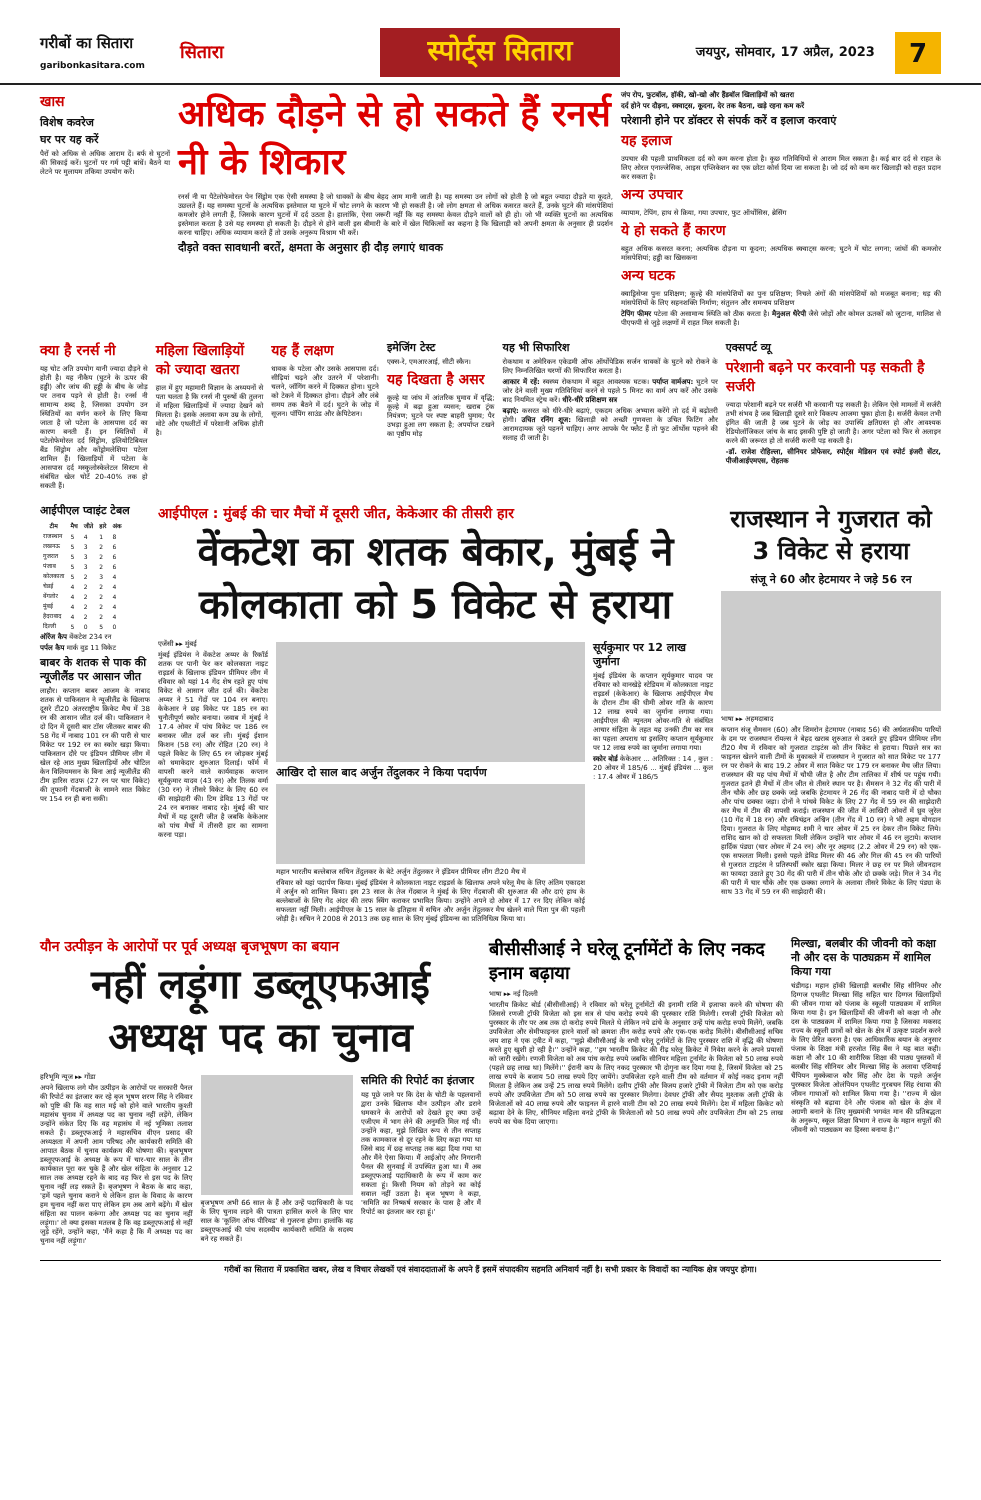गरीबों का सितारा
garibonkasitara.com
सितारा
स्पोर्ट्स सितारा
जयपुर, सोमवार, 17 अप्रैल, 2023
7
खास
विशेष कवरेज
घर पर यह करें
पैरों को अधिक से अधिक आराम दें। बर्फ से घुटनों की सिकाई करें। घुटनों पर गर्म पट्टी बांधें। बैठने या लेटने पर मुलायम तकिया उपयोग करें।
अधिक दौड़ने से हो सकते हैं रनर्स नी के शिकार
रनर्स नी या पैटेलोफेमोरल पेन सिंड्रोम एक ऐसी समस्या है जो धावकों के बीच बेहद आम मानी जाती है। यह समस्या उन लोगों को होती है जो बहुत ज्यादा दौड़ते या कूदते, उछलते हैं। यह समस्या घुटनों के अत्यधिक इस्तेमाल या घुटने में चोट लगने के कारण भी हो सकती है। जो लोग क्षमता से अधिक कसरत करते हैं, उनके घुटने की मांसपेशियां कमजोर होने लगती हैं, जिसके कारण घुटनों में दर्द उठता है। हालांकि, ऐसा जरूरी नहीं कि यह समस्या केवल दौड़ने वालों को ही हो। जो भी व्यक्ति घुटनों का अत्यधिक इस्तेमाल करता है उसे यह समस्या हो सकती है। दौड़ने से होने वाली इस बीमारी के बारे में खेल चिकित्सों का कहना है कि खिलाड़ी को अपनी क्षमता के अनुसार ही प्रदर्शन करना चाहिए। अधिक व्यायाम करते हैं तो उसके अनुरूप विश्राम भी करें।
दौड़ते वक्त सावधानी बरतें, क्षमता के अनुसार ही दौड़ लगाएं धावक
जंप रोप, फुटबॉल, हॉकी, खो-खो और हैंडबॉल खिलाड़ियों को खतरा
दर्द होने पर दौड़ना, स्क्वाट्स, कूदना, देर तक बैठना, खड़े रहना कम करें
परेशानी होने पर डॉक्टर से संपर्क करें व इलाज करवाएं
यह इलाज
उपचार की पहली प्राथमिकता दर्द को कम करना होता है। कुछ गतिविधियों से आराम मिल सकता है। कई बार दर्द से राहत के लिए ओरल एनाल्जेसिक, आइस एप्लिकेशन का एक छोटा कोर्स दिया जा सकता है। जो दर्द को कम कर खिलाड़ी को राहत प्रदान कर सकता है।
अन्य उपचार
व्यायाम, टेपिंग, हाथ से क्रिया, गया उपचार, फुट ऑर्थोसिस, ब्रेसिंग
ये हो सकते हैं कारण
बहुत अधिक कसरत करना; अत्यधिक दौड़ना या कूदना; अत्यधिक स्क्वाट्स करना; घुटने में चोट लगना; जांघों की कमजोर मांसपेशियां; हड्डी का खिसकना
अन्य घटक
क्वाड्रिसेप्स पुनः प्रशिक्षण; कूल्हे की मांसपेशियों का पुनः प्रशिक्षण; निचले अंगों की मांसपेशियों को मजबूत बनाना; धड़ की मांसपेशियों के लिए सहनशक्ति निर्माण; संतुलन और समन्वय प्रशिक्षण
टेपिंग फीमर पटेला की असामान्य स्थिति को ठीक करता है। मैनुअल थैरेपी जैसे जोड़ों और कोमल ऊतकों को जुटाना, मालिश से पीएफपी से जुड़े लक्षणों में राहत मिल सकती है।
क्या है रनर्स नी
यह चोट अति उपयोग यानी ज्यादा दौड़ने से होती है। यह नीकैप (घुटने के ऊपर की हड्डी) और जांघ की हड्डी के बीच के जोड़ पर तनाव पड़ने से होती है। रनर्स नी सामान्य शब्द है, जिसका उपयोग उन स्थितियों का वर्णन करने के लिए किया जाता है जो पटेला के आसपास दर्द का कारण बनती हैं। इन स्थितियों में पटेलोफेमोरल दर्द सिंड्रोम, इलियोटिबियल बैंड सिंड्रोम और कोंड्रोमलेशिया पटेला शामिल हैं। खिलाड़ियों में पटेला के आसपास दर्द मस्कुलोस्केलेटल सिस्टम से संबंधित खेल चोटें 20-40% तक हो सकती हैं।
महिला खिलाड़ियों को ज्यादा खतरा
हाल में हुए महामारी विज्ञान के अध्ययनों से पता चलता है कि रनर्स नी पुरुषों की तुलना में महिला खिलाड़ियों में ज्यादा देखने को मिलता है। इसके अलावा कम उम्र के लोगों, मोटे और एथलीटों में परेशानी अधिक होती है।
यह हैं लक्षण
धावक के पटेला और उसके आसपास दर्द। सीढ़ियां चढ़ने और उतरने में परेशानी। चलने, जॉगिंग करने में दिक्कत होना। घुटने को टेकने में दिक्कत होना। दौड़ने और लंबे समय तक बैठने में दर्द। घुटने के जोड़ में सूजन। पॉपिंग साउंड और क्रेपिटेशन।
इमेजिंग टेस्ट
एक्स-रे, एमआरआई, सीटी स्कैन।
यह दिखता है असर
कूल्हे या जांघ में आंतरिक घुमाव में वृद्धि; कूल्हे में बढ़ा हुआ व्यसन; खराब ट्रंक नियंत्रण; घुटने पर स्पष्ट बाहरी घुमाव; पैर उभड़ा हुआ लग सकता है; अपर्याप्त टखने का पृष्ठीय मोड़
यह भी सिफारिश
रोकथाम व अमेरिकन एकेडमी ऑफ ऑर्थोपेडिक सर्जन धावकों के घुटने को रोकने के लिए निम्नलिखित चरणों की सिफारिश करता है।
आकार में रहें: स्वस्थ्य रोकथाम में बहुत आवश्यक घटक। पर्याप्त वार्मअप: घुटने पर जोर देने वाली मुख्य गतिविधियां करने से पहले 5 मिनट का वार्म अप करें और उसके बाद नियमित स्ट्रेच करें। धीरे-धीरे प्रशिक्षण सत्र
बढ़ाएं: कसरत को धीरे-धीरे बढ़ाएं, एकदम अधिक अभ्यास करेंगे तो दर्द में बढ़ोतरी होगी। उचित रनिंग शूज: खिलाड़ी को अच्छी गुणवत्ता के उचित फिटिंग और आरामदायक जूते पहनने चाहिए। अगर आपके पैर फ्लैट हैं तो फुट ऑर्थोस पहनने की सलाह दी जाती है।
एक्सपर्ट व्यू
परेशानी बढ़ने पर करवानी पड़ सकती है सर्जरी
ज्यादा परेशानी बढ़ने पर सर्जरी भी करवानी पड़ सकती है। लेकिन ऐसे मामलों में सर्जरी तभी संभव है जब खिलाड़ी दूसरे सारे विकल्प आजमा चुका होता है। सर्जरी केवल तभी इंगित की जाती है जब घुटने के जोड़ का उपास्थि क्षतिग्रस्त हो और आवश्यक रेडियोलॉजिकल जांच के बाद इसकी पुष्टि हो जाती है। अगर पटेला को फिर से अलाइन करने की जरूरत हो तो सर्जरी करनी पड़ सकती है।
-डॉ. राजेश रोहिल्ला, सीनियर प्रोफेसर, स्पोर्ट्स मेडिसन एवं स्पोर्ट इंजरी सेंटर, पीजीआईएमएस, रोहतक
आईपीएल प्वाइंट टेबल
| टीम | मैच | जीते | हारे | अंक |
| --- | --- | --- | --- | --- |
| राजस्थान | 5 | 4 | 1 | 8 |
| लखनऊ | 5 | 3 | 2 | 6 |
| गुजरात | 5 | 3 | 2 | 6 |
| पंजाब | 5 | 3 | 2 | 6 |
| कोलकाता | 5 | 2 | 3 | 4 |
| चेन्नई | 4 | 2 | 2 | 4 |
| बेंगलोर | 4 | 2 | 2 | 4 |
| मुंबई | 4 | 2 | 2 | 4 |
| हैदराबाद | 4 | 2 | 2 | 4 |
| दिल्ली | 5 | 0 | 5 | 0 |
ऑरेंज कैप वेंकटेश 234 रन
पर्पल कैप मार्क वुड 11 विकेट
बाबर के शतक से पाक की न्यूजीलैंड पर आसान जीत
लाहौर। कप्तान बाबर आजम के नाबाद शतक से पाकिस्तान ने न्यूजीलैंड के खिलाफ दूसरे टी20 अंतरराष्ट्रीय क्रिकेट मैच में 38 रन की आसान जीत दर्ज की। पाकिस्तान ने दो दिन में दूसरी बार टॉस जीतकर बाबर की 58 गेंद में नाबाद 101 रन की पारी से चार विकेट पर 192 रन का स्कोर खड़ा किया। पाकिस्तान दौरे पर इंडियन प्रीमियर लीग में खेल रहे आठ मुख्य खिलाड़ियों और चोटिल केन विलियमसन के बिना आई न्यूजीलैंड की टीम हारिस राउफ (27 रन पर चार विकेट) की तूफानी गेंदबाजी के सामने सात विकेट पर 154 रन ही बना सकी।
आईपीएल : मुंबई की चार मैचों में दूसरी जीत, केकेआर की तीसरी हार
वेंकटेश का शतक बेकार, मुंबई ने कोलकाता को 5 विकेट से हराया
एजेंसी ▸▸ मुंबई
मुंबई इंडियंस ने वेंकटेश अय्यर के रिकॉर्ड शतक पर पानी फेर कर कोलकाता नाइट राइडर्स के खिलाफ इंडियन प्रीमियर लीग में रविवार को यहां 14 गेंद शेष रहते हुए पांच विकेट से आसान जीत दर्ज की। वेंकटेश अय्यर ने 51 गेंदों पर 104 रन बनाए। केकेआर ने छह विकेट पर 185 रन का चुनौतीपूर्ण स्कोर बनाया। जवाब में मुंबई ने 17.4 ओवर में पांच विकेट पर 186 रन बनाकर जीत दर्ज कर ली। मुंबई ईशान किशन (58 रन) और रोहित (20 रन) ने पहले विकेट के लिए 65 रन जोड़कर मुंबई को धमाकेदार शुरुआत दिलाई। फॉर्म में वापसी करने वाले कार्यवाहक कप्तान सूर्यकुमार यादव (43 रन) और तिलक वर्मा (30 रन) ने तीसरे विकेट के लिए 60 रन की साझेदारी की। टिम डेविड 13 गेंदों पर 24 रन बनाकर नाबाद रहे। मुंबई की चार मैचों में यह दूसरी जीत है जबकि केकेआर को पांच मैचों में तीसरी हार का सामना करना पड़ा।
आखिर दो साल बाद अर्जुन तेंदुलकर ने किया पदार्पण
महान भारतीय बल्लेबाज सचिन तेंदुलकर के बेटे अर्जुन तेंदुलकर ने इंडियन प्रीमियर लीग टी20 मैच में
रविवार को यहां पदार्पण किया। मुंबई इंडियंस ने कोलकाता नाइट राइडर्स के खिलाफ अपने घरेलू मैच के लिए अंतिम एकादश में अर्जुन को शामिल किया। इस 23 साल के तेज गेंदबाज ने मुंबई के लिए गेंदबाजी की शुरुआत की और दाएं हाथ के बल्लेबाजों के लिए गेंद अंदर की तरफ स्विंग कराकर प्रभावित किया। उन्होंने अपने दो ओवर में 17 रन दिए लेकिन कोई सफलता नहीं मिली। आईपीएल के 15 साल के इतिहास में सचिन और अर्जुन तेंदुलकर मैच खेलने वाले पिता पुत्र की पहली जोड़ी है। सचिन ने 2008 से 2013 तक छह साल के लिए मुंबई इंडियन्स का प्रतिनिधित्व किया था।
सूर्यकुमार पर 12 लाख जुर्माना
मुंबई इंडियंस के कप्तान सूर्यकुमार यादव पर रविवार को वानखेड़े स्टेडियम में कोलकाता नाइट राइडर्स (केकेआर) के खिलाफ आईपीएल मैच के दौरान टीम की धीमी ओवर गति के कारण 12 लाख रुपये का जुर्माना लगाया गया। आईपीएल की न्यूनतम ओवर-गति से संबंधित आचार संहिता के तहत यह उनकी टीम का सत्र का पहला अपराध था इसलिए कप्तान सूर्यकुमार पर 12 लाख रुपये का जुर्माना लगाया गया।
स्कोर बोर्ड केकेआर ... अतिरिक्त : 14 , कुल : 20 ओवर में 185/6 ... मुंबई इंडियंस ... कुल : 17.4 ओवर में 186/5
राजस्थान ने गुजरात को 3 विकेट से हराया
संजू ने 60 और हेटमायर ने जड़े 56 रन
भाषा ▸▸ अहमदाबाद
कप्तान संजू सैमसन (60) और शिमरोन हेटमायर (नाबाद 56) की अर्धशतकीय पारियों के दम पर राजस्थान रॉयल्स ने बेहद खराब शुरुआत से उबरते हुए इंडियन प्रीमियर लीग टी20 मैच में रविवार को गुजरात टाइटंस को तीन विकेट से हराया। पिछले सत्र का फाइनल खेलने वाली टीमों के मुकाबले में राजस्थान ने गुजरात को सात विकेट पर 177 रन पर रोकने के बाद 19.2 ओवर में सात विकेट पर 179 रन बनाकर मैच जीत लिया। राजस्थान की यह पांच मैचों में चौथी जीत है और टीम तालिका में शीर्ष पर पहुंच गयी। गुजरात इतने ही मैचों में तीन जीत से तीसरे स्थान पर है। सैमसन ने 32 गेंद की पारी में तीन चौके और छह छक्के जड़े जबकि हेटमायर ने 26 गेंद की नाबाद पारी में दो चौका और पांच छक्का जड़ा। दोनों ने पांचवे विकेट के लिए 27 गेंद में 59 रन की साझेदारी कर मैच में टीम की वापसी कराई। राजस्थान की जीत में आखिरी ओवरों में ध्रुव जुरेल (10 गेंद में 18 रन) और रविचंद्रन अश्विन (तीन गेंद में 10 रन) ने भी अहम योगदान दिया। गुजरात के लिए मोहम्मद शमी ने चार ओवर में 25 रन देकर तीन विकेट लिये। राशिद खान को दो सफलता मिली लेकिन उन्होंने चार ओवर में 46 रन लुटाये। कप्तान हार्दिक पंड्या (चार ओवर में 24 रन) और नूर अहमद (2.2 ओवर में 29 रन) को एक-एक सफलता मिली। इससे पहले डेविड मिलर की 46 और गिल की 45 रन की पारियों से गुजरात टाइटंस ने प्रतिस्पर्धी स्कोर खड़ा किया। मिलर ने छह रन पर मिले जीवनदान का फायदा उठाते हुए 30 गेंद की पारी में तीन चौके और दो छक्के जड़े। गिल ने 34 गेंद की पारी में चार चौके और एक छक्का लगाने के अलावा तीसरे विकेट के लिए पंड्या के साथ 33 गेंद में 59 रन की साझेदारी की।
यौन उत्पीड़न के आरोपों पर पूर्व अध्यक्ष बृजभूषण का बयान
नहीं लड़ूंगा डब्लूएफआई अध्यक्ष पद का चुनाव
हरिभूमि न्यूज ▸▸ गोंडा
अपने खिलाफ लगे यौन उत्पीड़न के आरोपों पर सरकारी पैनल की रिपोर्ट का इंतजार कर रहे बृज भूषण शरण सिंह ने रविवार को पुष्टि की कि वह सात मई को होने वाले भारतीय कुश्ती महासंघ चुनाव में अध्यक्ष पद का चुनाव नहीं लड़ेंगे, लेकिन उन्होंने संकेत दिए कि वह महासंघ में नई भूमिका तलाश सकते हैं। डब्लूएफआई ने महासचिव वीएन प्रसाद की अध्यक्षता में अपनी आम परिषद और कार्यकारी समिति की आपात बैठक में चुनाव कार्यक्रम की घोषणा की। बृजभूषण डब्लूएफआई के अध्यक्ष के रूप में चार-चार साल के तीन कार्यकाल पूरा कर चुके हैं और खेल संहिता के अनुसार 12 साल तक अध्यक्ष रहने के बाद वह फिर से इस पद के लिए चुनाव नहीं लड़ सकते हैं। बृजभूषण ने बैठक के बाद कहा, 'हमें पहले चुनाव कराने थे लेकिन हाल के विवाद के कारण हम चुनाव नहीं करा पाए लेकिन हम अब आगे बढ़ेंगे। मैं खेल संहिता का पालन करूंगा और अध्यक्ष पद का चुनाव नहीं लड़ूंगा।' तो क्या इसका मतलब है कि वह डब्लूएफआई से नहीं जुड़े रहेंगे, उन्होंने कहा, 'मैंने कहा है कि मैं अध्यक्ष पद का चुनाव नहीं लड़ूंगा।'
बृजभूषण अभी 66 साल के हैं और उन्हें पदाधिकारी के पद के लिए चुनाव लड़ने की पात्रता हासिल करने के लिए चार साल के 'कूलिंग ऑफ पीरियड' से गुजरना होगा। हालांकि वह डब्लूएफआई की पांच सदस्यीय कार्यकारी समिति के सदस्य बने रह सकते हैं।
समिति की रिपोर्ट का इंतजार
यह पूछे जाने पर कि देश के चोटी के पहलवानों द्वारा उनके खिलाफ यौन उत्पीड़न और डराने धमकाने के आरोपों को देखते हुए क्या उन्हें एजीएम में भाग लेने की अनुमति मिल गई थी। उन्होंने कहा, मुझे लिखित रूप से तीन सप्ताह तक कामकाज से दूर रहने के लिए कहा गया था जिसे बाद में छह सप्ताह तक बढ़ा दिया गया था और मैंने ऐसा किया। मैं आईओए और निगरानी पैनल की सुनवाई में उपस्थित हुआ था। मैं अब डब्लूएफआई पदाधिकारी के रूप में काम कर सकता हूं। किसी नियम को तोड़ने का कोई सवाल नहीं उठता है। बृज भूषण ने कहा, 'समिति का निष्कर्ष सरकार के पास है और मैं रिपोर्ट का इंतजार कर रहा हूं।'
बीसीसीआई ने घरेलू टूर्नामेंटों के लिए नकद इनाम बढ़ाया
भाषा ▸▸ नई दिल्ली
भारतीय क्रिकेट बोर्ड (बीसीसीआई) ने रविवार को घरेलू टूर्नामेंटों की इनामी राशि में इजाफा करने की घोषणा की जिससे रणजी ट्रॉफी विजेता को इस सत्र से पांच करोड़ रुपये की पुरस्कार राशि मिलेगी। रणजी ट्रॉफी विजेता को पुरस्कार के तौर पर अब तक दो करोड़ रुपये मिलते थे लेकिन नये ढांचे के अनुसार उन्हें पांच करोड़ रुपये मिलेंगे, जबकि उपविजेता और सेमीफाइनल हारने वालों को क्रमशः तीन करोड़ रुपये और एक-एक करोड़ मिलेंगे। बीसीसीआई सचिव जय शाह ने एक ट्वीट में कहा, ''मुझे बीसीसीआई के सभी घरेलू टूर्नामेंटों के लिए पुरस्कार राशि में वृद्धि की घोषणा करते हुए खुशी हो रही है।'' उन्होंने कहा, ''हम भारतीय क्रिकेट की रीढ़ घरेलू क्रिकेट में निवेश करने के अपने प्रयासों को जारी रखेंगे। रणजी विजेता को अब पांच करोड़ रुपये जबकि सीनियर महिला टूर्नामेंट के विजेता को 50 लाख रुपये (पहले छह लाख था) मिलेंगे।'' ईरानी कप के लिए नकद पुरस्कार भी दोगुना कर दिया गया है, जिसमें विजेता को 25 लाख रुपये के बजाय 50 लाख रुपये दिए जायेंगे। उपविजेता रहने वाली टीम को वर्तमान में कोई नकद इनाम नहीं मिलता है लेकिन अब उन्हें 25 लाख रुपये मिलेंगे। दलीप ट्रॉफी और विजय हजारे ट्रॉफी में विजेता टीम को एक करोड़ रुपये और उपविजेता टीम को 50 लाख रुपये का पुरस्कार मिलेगा। देवधर ट्रॉफी और सैयद मुश्ताक अली ट्रॉफी के विजेताओं को 40 लाख रुपये और फाइनल में हारने वाली टीम को 20 लाख रुपये मिलेंगे। देश में महिला क्रिकेट को बढ़ावा देने के लिए, सीनियर महिला वनडे ट्रॉफी के विजेताओं को 50 लाख रुपये और उपविजेता टीम को 25 लाख रुपये का चेक दिया जाएगा।
मिल्खा, बलबीर की जीवनी को कक्षा नौ और दस के पाठ्यक्रम में शामिल किया गया
चंडीगढ़। महान हॉकी खिलाड़ी बलबीर सिंह सीनियर और दिग्गज एथलीट मिल्खा सिंह सहित चार दिग्गज खिलाड़ियों की जीवन गाथा को पंजाब के स्कूली पाठ्यक्रम में शामिल किया गया है। इन खिलाड़ियों की जीवनी को कक्षा नौ और दस के पाठ्यक्रम में शामिल किया गया है जिसका मकसद राज्य के स्कूली छात्रों को खेल के क्षेत्र में उत्कृष्ट प्रदर्शन करने के लिए प्रेरित करना है। एक आधिकारिक बयान के अनुसार पंजाब के शिक्षा मंत्री हरजोत सिंह बैंस ने यह बात कही। कक्षा नौ और 10 की शारीरिक शिक्षा की पाठ्य पुस्तकों में बलबीर सिंह सीनियर और मिल्खा सिंह के अलावा एशियाई चैंपियन मुक्केबाज कौर सिंह और देश के पहले अर्जुन पुरस्कार विजेता ओलंपियन एथलीट गुरबचन सिंह रंधावा की जीवन गाथाओं को शामिल किया गया है। ''राज्य में खेल संस्कृति को बढ़ावा देने और पंजाब को खेल के क्षेत्र में अग्रणी बनाने के लिए मुख्यमंत्री भगवंत मान की प्रतिबद्धता के अनुरूप, स्कूल शिक्षा विभाग ने राज्य के महान सपूतों की जीवनी को पाठ्यक्रम का हिस्सा बनाया है।''
गरीबों का सितारा में प्रकाशित खबर, लेख व विचार लेखकों एवं संवाददाताओं के अपने हैं इसमें संपादकीय सहमति अनिवार्य नहीं है। सभी प्रकार के विवादों का न्यायिक क्षेत्र जयपुर होगा।